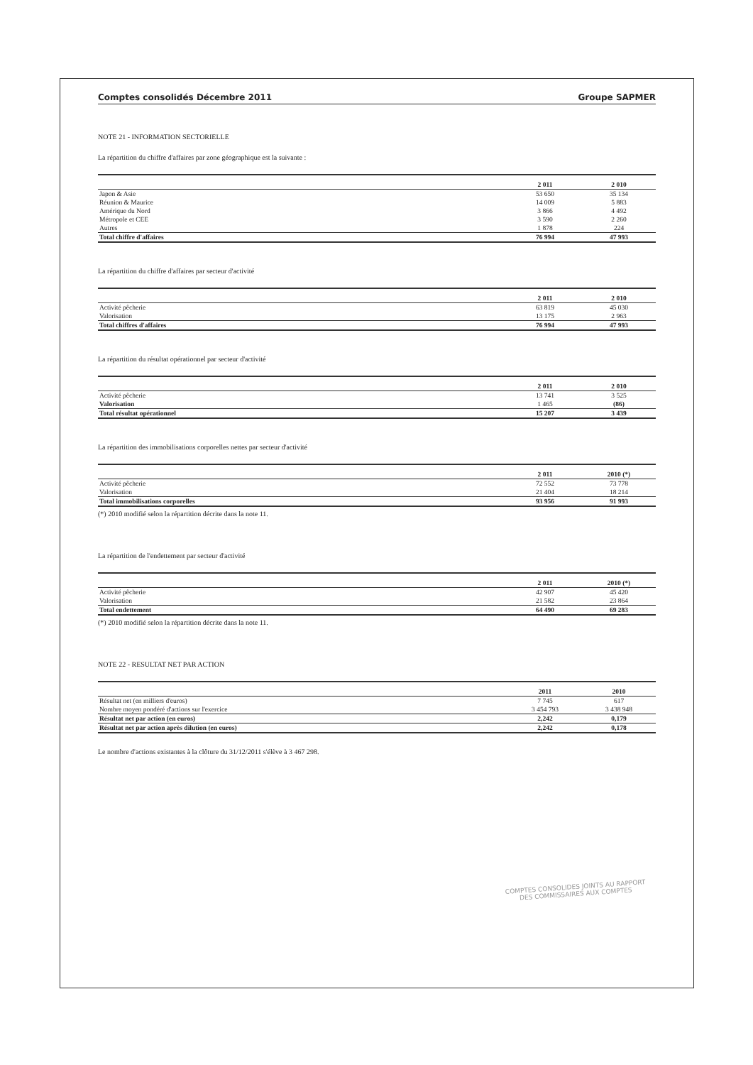Comptes consolidés Décembre 2011 Groupe SAPMER
NOTE 21 - INFORMATION SECTORIELLE
La répartition du chiffre d'affaires par zone géographique est la suivante :
| | 2 011 | 2 010 |
| --- | --- | --- |
| Japon & Asie | 53 650 | 35 134 |
| Réunion & Maurice | 14 009 | 5 883 |
| Amérique du Nord | 3 866 | 4 492 |
| Métropole et CEE | 3 590 | 2 260 |
| Autres | 1 878 | 224 |
| Total chiffre d'affaires | 76 994 | 47 993 |
La répartition du chiffre d'affaires par secteur d'activité
| | 2 011 | 2 010 |
| --- | --- | --- |
| Activité pêcherie | 63 819 | 45 030 |
| Valorisation | 13 175 | 2 963 |
| Total chiffres d'affaires | 76 994 | 47 993 |
La répartition du résultat opérationnel par secteur d'activité
| | 2 011 | 2 010 |
| --- | --- | --- |
| Activité pêcherie | 13 741 | 3 525 |
| Valorisation | 1 465 | (86) |
| Total résultat opérationnel | 15 207 | 3 439 |
La répartition des immobilisations corporelles nettes par secteur d'activité
| | 2 011 | 2010 (*) |
| --- | --- | --- |
| Activité pêcherie | 72 552 | 73 778 |
| Valorisation | 21 404 | 18 214 |
| Total immobilisations corporelles | 93 956 | 91 993 |
(*) 2010 modifié selon la répartition décrite dans la note 11.
La répartition de l'endettement par secteur d'activité
| | 2 011 | 2010 (*) |
| --- | --- | --- |
| Activité pêcherie | 42 907 | 45 420 |
| Valorisation | 21 582 | 23 864 |
| Total endettement | 64 490 | 69 283 |
(*) 2010 modifié selon la répartition décrite dans la note 11.
NOTE 22 - RESULTAT NET PAR ACTION
| | 2011 | 2010 |
| --- | --- | --- |
| Résultat net (en milliers d'euros) | 7 745 | 617 |
| Nombre moyen pondéré d'actions sur l'exercice | 3 454 793 | 3 438 948 |
| Résultat net par action (en euros) | 2,242 | 0,179 |
| Résultat net par action après dilution (en euros) | 2,242 | 0,178 |
Le nombre d'actions existantes à la clôture du 31/12/2011 s'élève à 3 467 298.
COMPTES CONSOLIDES JOINTS AU RAPPORT
DES COMMISSAIRES AUX COMPTES